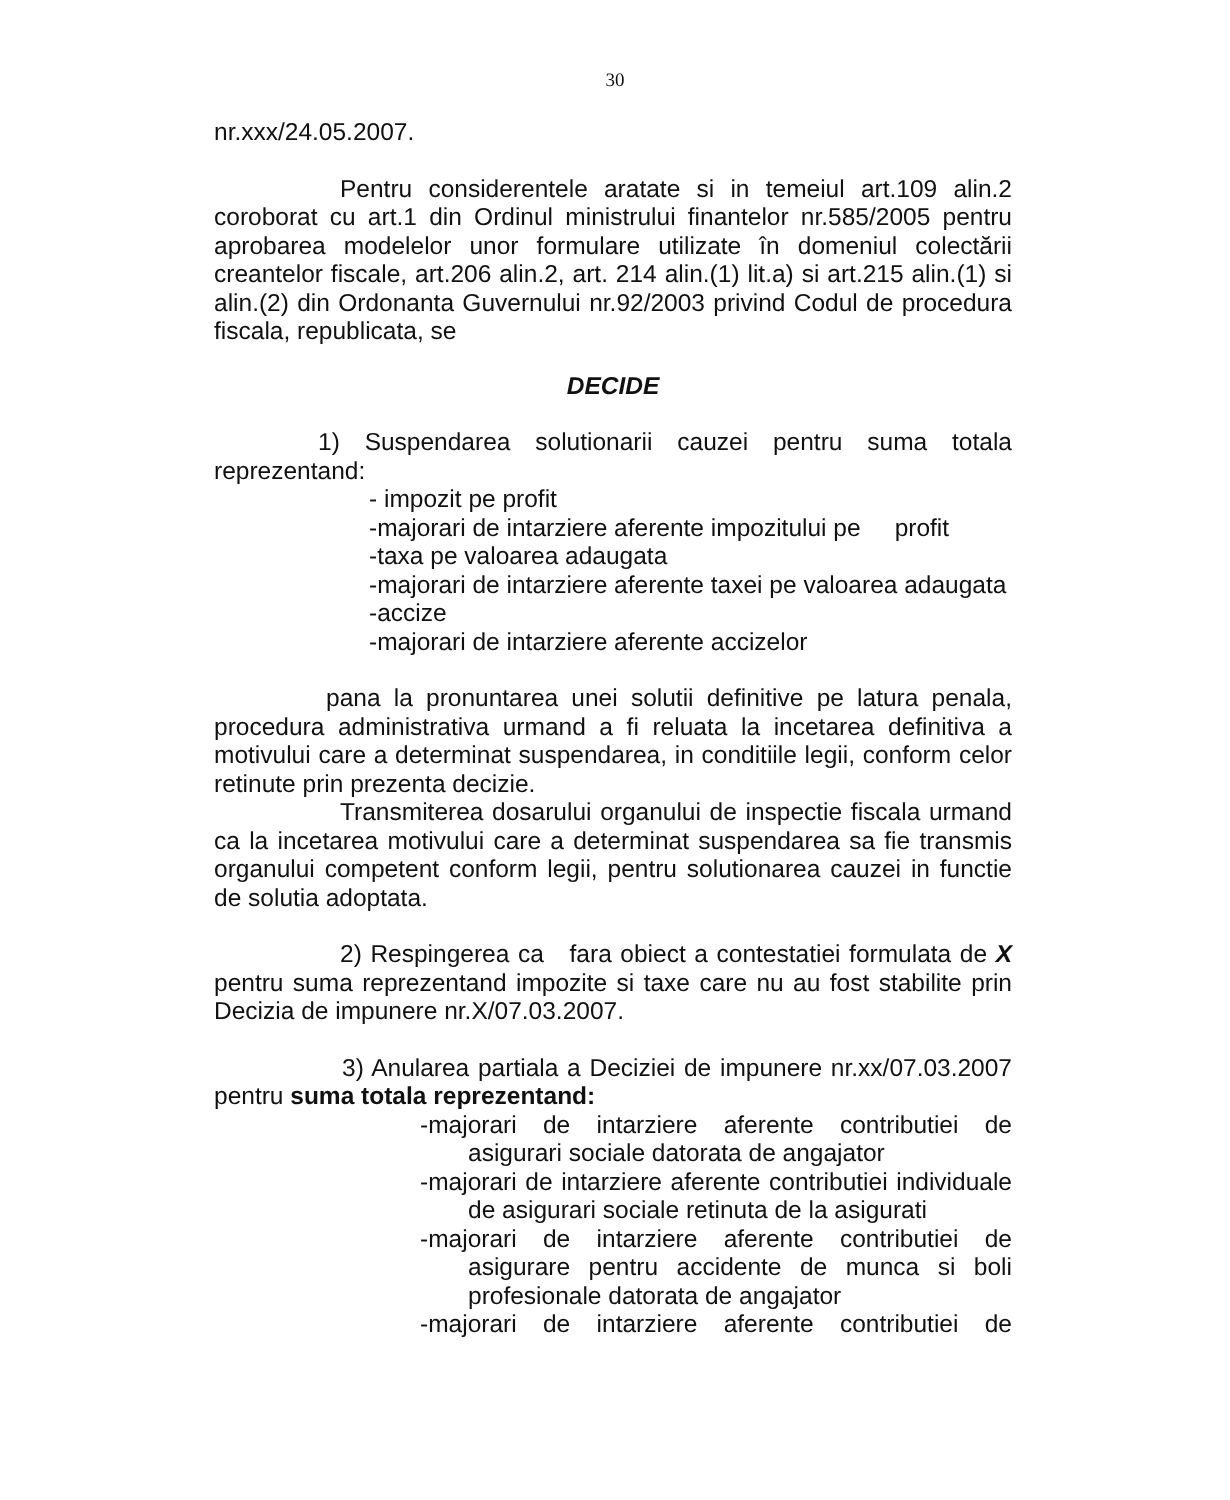30
nr.xxx/24.05.2007.
Pentru considerentele aratate si in temeiul art.109 alin.2 coroborat cu art.1 din Ordinul ministrului finantelor nr.585/2005 pentru aprobarea modelelor unor formulare utilizate în domeniul colectării creantelor fiscale, art.206 alin.2, art. 214 alin.(1) lit.a) si art.215 alin.(1) si alin.(2) din Ordonanta Guvernului nr.92/2003 privind Codul de procedura fiscala, republicata, se
DECIDE
1) Suspendarea solutionarii cauzei pentru suma totala reprezentand:
- impozit pe profit
-majorari de intarziere aferente impozitului pe profit
-taxa pe valoarea adaugata
-majorari de intarziere aferente taxei pe valoarea adaugata
-accize
-majorari de intarziere aferente accizelor
pana la pronuntarea unei solutii definitive pe latura penala, procedura administrativa urmand a fi reluata la incetarea definitiva a motivului care a determinat suspendarea, in conditiile legii, conform celor retinute prin prezenta decizie.
Transmiterea dosarului organului de inspectie fiscala urmand ca la incetarea motivului care a determinat suspendarea sa fie transmis organului competent conform legii, pentru solutionarea cauzei in functie de solutia adoptata.
2) Respingerea ca fara obiect a contestatiei formulata de X pentru suma reprezentand impozite si taxe care nu au fost stabilite prin Decizia de impunere nr.X/07.03.2007.
3) Anularea partiala a Deciziei de impunere nr.xx/07.03.2007 pentru suma totala reprezentand:
-majorari de intarziere aferente contributiei de asigurari sociale datorata de angajator
-majorari de intarziere aferente contributiei individuale de asigurari sociale retinuta de la asigurati
-majorari de intarziere aferente contributiei de asigurare pentru accidente de munca si boli profesionale datorata de angajator
-majorari de intarziere aferente contributiei de